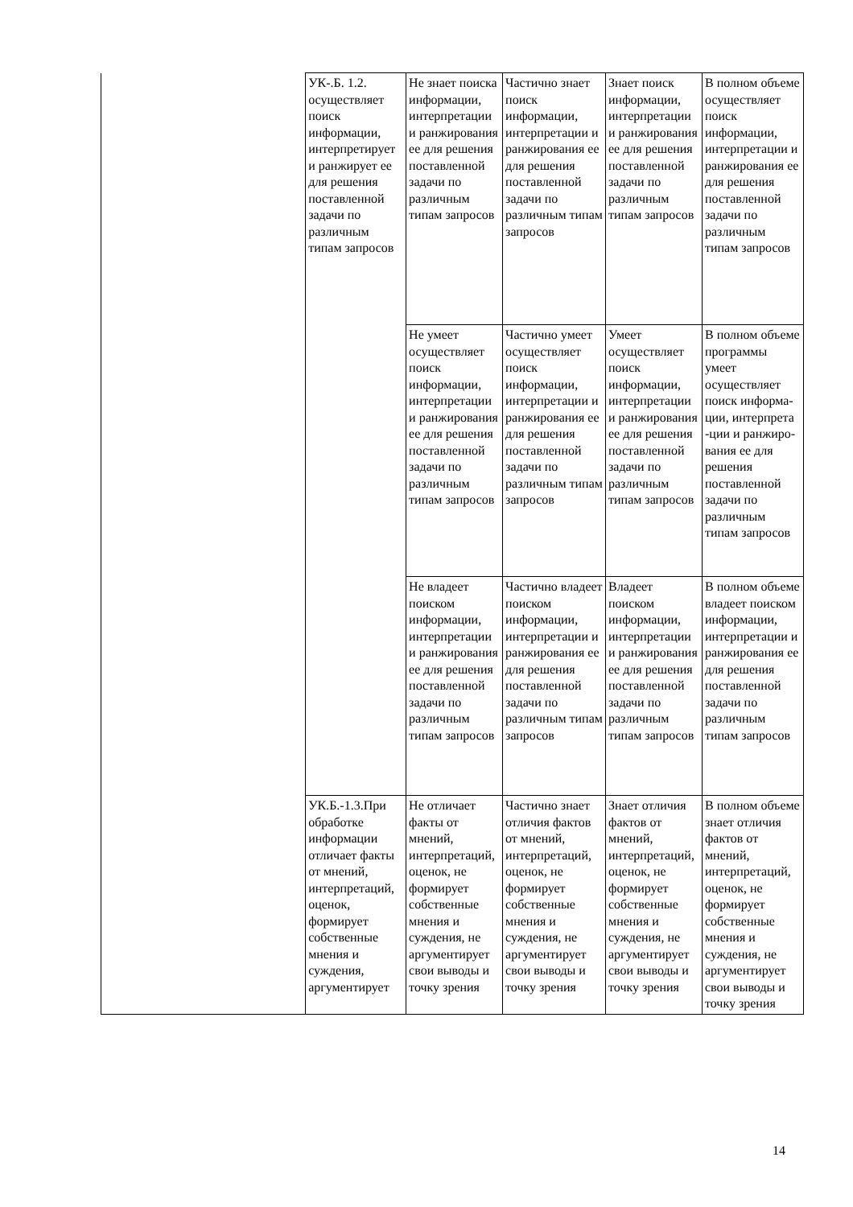| | УК-.Б. 1.2. осуществляет поиск информации, интерпретирует и ранжирует ее для решения поставленной задачи по различным типам запросов | Не знает поиска информации, интерпретации и ранжирования ее для решения поставленной задачи по различным типам запросов | Частично знает поиск информации, интерпретации и ранжирования ее для решения поставленной задачи по различным типам запросов | Знает поиск информации, интерпретации и ранжирования ее для решения поставленной задачи по различным типам запросов | В полном объеме осуществляет поиск информации, интерпретации и ранжирования ее для решения поставленной задачи по различным типам запросов |
| | | Не умеет осуществляет поиск информации, интерпретации и ранжирования ее для решения поставленной задачи по различным типам запросов | Частично умеет осуществляет поиск информации, интерпретации и ранжирования ее для решения поставленной задачи по различным типам запросов | Умеет осуществляет поиск информации, интерпретации и ранжирования ее для решения поставленной задачи по различным типам запросов | В полном объеме программы умеет осуществляет поиск информа-ции, интерпрета -ции и ранжиро-вания ее для решения поставленной задачи по различным типам запросов |
| | | Не владеет поиском информации, интерпретации и ранжирования ее для решения поставленной задачи по различным типам запросов | Частично владеет поиском информации, интерпретации и ранжирования ее для решения поставленной задачи по различным типам запросов | Владеет поиском информации, интерпретации и ранжирования ее для решения поставленной задачи по различным типам запросов | В полном объеме владеет поиском информации, интерпретации и ранжирования ее для решения поставленной задачи по различным типам запросов |
| | УК.Б.-1.3.При обработке информации отличает факты от мнений, интерпретаций, оценок, формирует собственные мнения и суждения, аргументирует | Не отличает факты от мнений, интерпретаций, оценок, не формирует собственные мнения и суждения, не аргументирует свои выводы и точку зрения | Частично знает отличия фактов от мнений, интерпретаций, оценок, не формирует собственные мнения и суждения, не аргументирует свои выводы и точку зрения | Знает отличия фактов от мнений, интерпретаций, оценок, не формирует собственные мнения и суждения, не аргументирует свои выводы и точку зрения | В полном объеме знает отличия фактов от мнений, интерпретаций, оценок, не формирует собственные мнения и суждения, не аргументирует свои выводы и точку зрения |
14